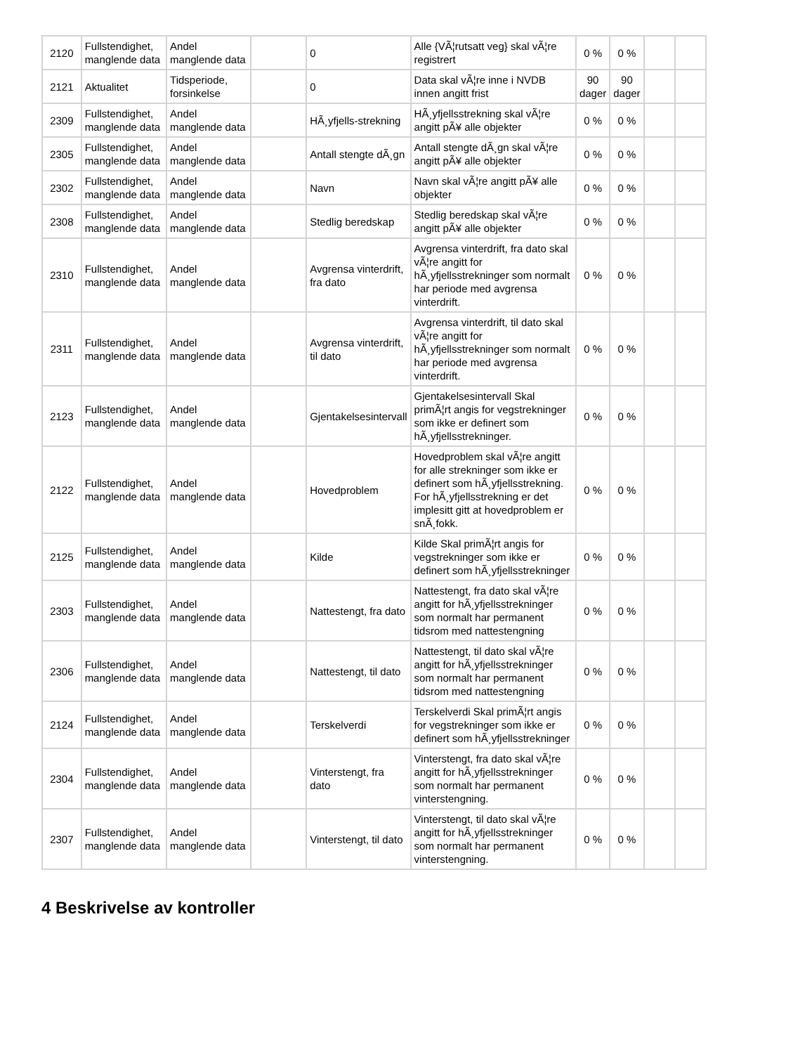| 2120 | Fullstendighet, manglende data | Andel manglende data | | 0 | Alle {VÃ¦rutsatt veg} skal vÃ¦re registrert | 0 % | 0 % | | |
| 2121 | Aktualitet | Tidsperiode, forsinkelse | | 0 | Data skal vÃ¦re inne i NVDB innen angitt frist | 90 dager | 90 dager | | |
| 2309 | Fullstendighet, manglende data | Andel manglende data | | HÃ¸yfjells-strekning | HÃ¸yfjellsstrekning skal vÃ¦re angitt pÃ¥ alle objekter | 0 % | 0 % | | |
| 2305 | Fullstendighet, manglende data | Andel manglende data | | Antall stengte dÃ¸gn | Antall stengte dÃ¸gn skal vÃ¦re angitt pÃ¥ alle objekter | 0 % | 0 % | | |
| 2302 | Fullstendighet, manglende data | Andel manglende data | | Navn | Navn skal vÃ¦re angitt pÃ¥ alle objekter | 0 % | 0 % | | |
| 2308 | Fullstendighet, manglende data | Andel manglende data | | Stedlig beredskap | Stedlig beredskap skal vÃ¦re angitt pÃ¥ alle objekter | 0 % | 0 % | | |
| 2310 | Fullstendighet, manglende data | Andel manglende data | | Avgrensa vinterdrift, fra dato | Avgrensa vinterdrift, fra dato skal vÃ¦re angitt for hÃ¸yfjellsstrekninger som normalt har periode med avgrensa vinterdrift. | 0 % | 0 % | | |
| 2311 | Fullstendighet, manglende data | Andel manglende data | | Avgrensa vinterdrift, til dato | Avgrensa vinterdrift, til dato skal vÃ¦re angitt for hÃ¸yfjellsstrekninger som normalt har periode med avgrensa vinterdrift. | 0 % | 0 % | | |
| 2123 | Fullstendighet, manglende data | Andel manglende data | | Gjentakelsesintervall | Gjentakelsesintervall Skal primÃ¦rt angis for vegstrekninger som ikke er definert som hÃ¸yfjellsstrekninger. | 0 % | 0 % | | |
| 2122 | Fullstendighet, manglende data | Andel manglende data | | Hovedproblem | Hovedproblem skal vÃ¦re angitt for alle strekninger som ikke er definert som hÃ¸yfjellsstrekning. For hÃ¸yfjellsstrekning er det implesitt gitt at hovedproblem er snÃ¸fokk. | 0 % | 0 % | | |
| 2125 | Fullstendighet, manglende data | Andel manglende data | | Kilde | Kilde Skal primÃ¦rt angis for vegstrekninger som ikke er definert som hÃ¸yfjellsstrekninger | 0 % | 0 % | | |
| 2303 | Fullstendighet, manglende data | Andel manglende data | | Nattestengt, fra dato | Nattestengt, fra dato skal vÃ¦re angitt for hÃ¸yfjellsstrekninger som normalt har permanent tidsrom med nattestengning | 0 % | 0 % | | |
| 2306 | Fullstendighet, manglende data | Andel manglende data | | Nattestengt, til dato | Nattestengt, til dato skal vÃ¦re angitt for hÃ¸yfjellsstrekninger som normalt har permanent tidsrom med nattestengning | 0 % | 0 % | | |
| 2124 | Fullstendighet, manglende data | Andel manglende data | | Terskelverdi | Terskelverdi Skal primÃ¦rt angis for vegstrekninger som ikke er definert som hÃ¸yfjellsstrekninger | 0 % | 0 % | | |
| 2304 | Fullstendighet, manglende data | Andel manglende data | | Vinterstengt, fra dato | Vinterstengt, fra dato skal vÃ¦re angitt for hÃ¸yfjellsstrekninger som normalt har permanent vinterstengning. | 0 % | 0 % | | |
| 2307 | Fullstendighet, manglende data | Andel manglende data | | Vinterstengt, til dato | Vinterstengt, til dato skal vÃ¦re angitt for hÃ¸yfjellsstrekninger som normalt har permanent vinterstengning. | 0 % | 0 % | | |
4 Beskrivelse av kontroller